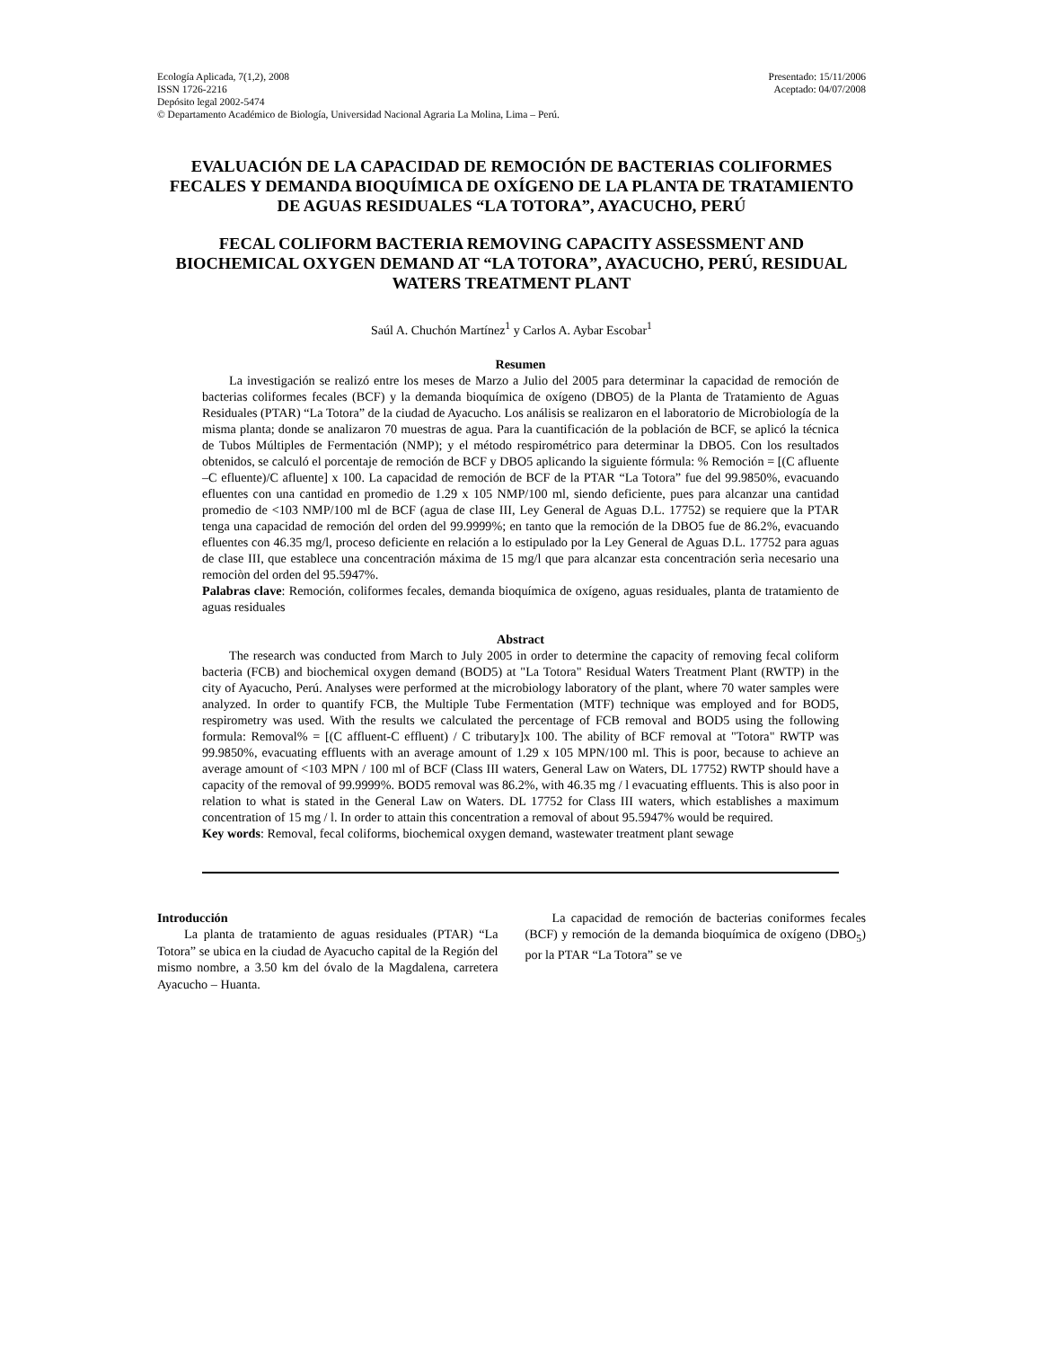Ecología Aplicada, 7(1,2), 2008
ISSN 1726-2216
Depósito legal 2002-5474
© Departamento Académico de Biología, Universidad Nacional Agraria La Molina, Lima – Perú.
Presentado: 15/11/2006
Aceptado: 04/07/2008
EVALUACIÓN DE LA CAPACIDAD DE REMOCIÓN DE BACTERIAS COLIFORMES FECALES Y DEMANDA BIOQUÍMICA DE OXÍGENO DE LA PLANTA DE TRATAMIENTO DE AGUAS RESIDUALES “LA TOTORA”, AYACUCHO, PERÚ
FECAL COLIFORM BACTERIA REMOVING CAPACITY ASSESSMENT AND BIOCHEMICAL OXYGEN DEMAND AT “LA TOTORA”, AYACUCHO, PERÚ, RESIDUAL WATERS TREATMENT PLANT
Saúl A. Chuchón Martínez<sup>1</sup> y Carlos A. Aybar Escobar<sup>1</sup>
Resumen
La investigación se realizó entre los meses de Marzo a Julio del 2005 para determinar la capacidad de remoción de bacterias coliformes fecales (BCF) y la demanda bioquímica de oxígeno (DBO5) de la Planta de Tratamiento de Aguas Residuales (PTAR) “La Totora” de la ciudad de Ayacucho. Los análisis se realizaron en el laboratorio de Microbiología de la misma planta; donde se analizaron 70 muestras de agua. Para la cuantificación de la población de BCF, se aplicó la técnica de Tubos Múltiples de Fermentación (NMP); y el método respirométrico para determinar la DBO5. Con los resultados obtenidos, se calculó el porcentaje de remoción de BCF y DBO5 aplicando la siguiente fórmula: % Remoción = [(C afluente –C efluente)/C afluente] x 100. La capacidad de remoción de BCF de la PTAR “La Totora” fue del 99.9850%, evacuando efluentes con una cantidad en promedio de 1.29 x 105 NMP/100 ml, siendo deficiente, pues para alcanzar una cantidad promedio de <103 NMP/100 ml de BCF (agua de clase III, Ley General de Aguas D.L. 17752) se requiere que la PTAR tenga una capacidad de remoción del orden del 99.9999%; en tanto que la remoción de la DBO5 fue de 86.2%, evacuando efluentes con 46.35 mg/l, proceso deficiente en relación a lo estipulado por la Ley General de Aguas D.L. 17752 para aguas de clase III, que establece una concentración máxima de 15 mg/l que para alcanzar esta concentración serìa necesario una remociòn del orden del 95.5947%.
Palabras clave: Remoción, coliformes fecales, demanda bioquímica de oxígeno, aguas residuales, planta de tratamiento de aguas residuales
Abstract
The research was conducted from March to July 2005 in order to determine the capacity of removing fecal coliform bacteria (FCB) and biochemical oxygen demand (BOD5) at "La Totora" Residual Waters Treatment Plant (RWTP) in the city of Ayacucho, Perú. Analyses were performed at the microbiology laboratory of the plant, where 70 water samples were analyzed. In order to quantify FCB, the Multiple Tube Fermentation (MTF) technique was employed and for BOD5, respirometry was used. With the results we calculated the percentage of FCB removal and BOD5 using the following formula: Removal% = [(C affluent-C effluent) / C tributary]x 100. The ability of BCF removal at "Totora" RWTP was 99.9850%, evacuating effluents with an average amount of 1.29 x 105 MPN/100 ml. This is poor, because to achieve an average amount of <103 MPN / 100 ml of BCF (Class III waters, General Law on Waters, DL 17752) RWTP should have a capacity of the removal of 99.9999%. BOD5 removal was 86.2%, with 46.35 mg / l evacuating effluents. This is also poor in relation to what is stated in the General Law on Waters. DL 17752 for Class III waters, which establishes a maximum concentration of 15 mg / l. In order to attain this concentration a removal of about 95.5947% would be required.
Key words: Removal, fecal coliforms, biochemical oxygen demand, wastewater treatment plant sewage
Introducción
La planta de tratamiento de aguas residuales (PTAR) “La Totora” se ubica en la ciudad de Ayacucho capital de la Región del mismo nombre, a 3.50 km del óvalo de la Magdalena, carretera Ayacucho – Huanta.
La capacidad de remoción de bacterias coniformes fecales (BCF) y remoción de la demanda bioquímica de oxígeno (DBO<sub>5</sub>) por la PTAR “La Totora” se ve